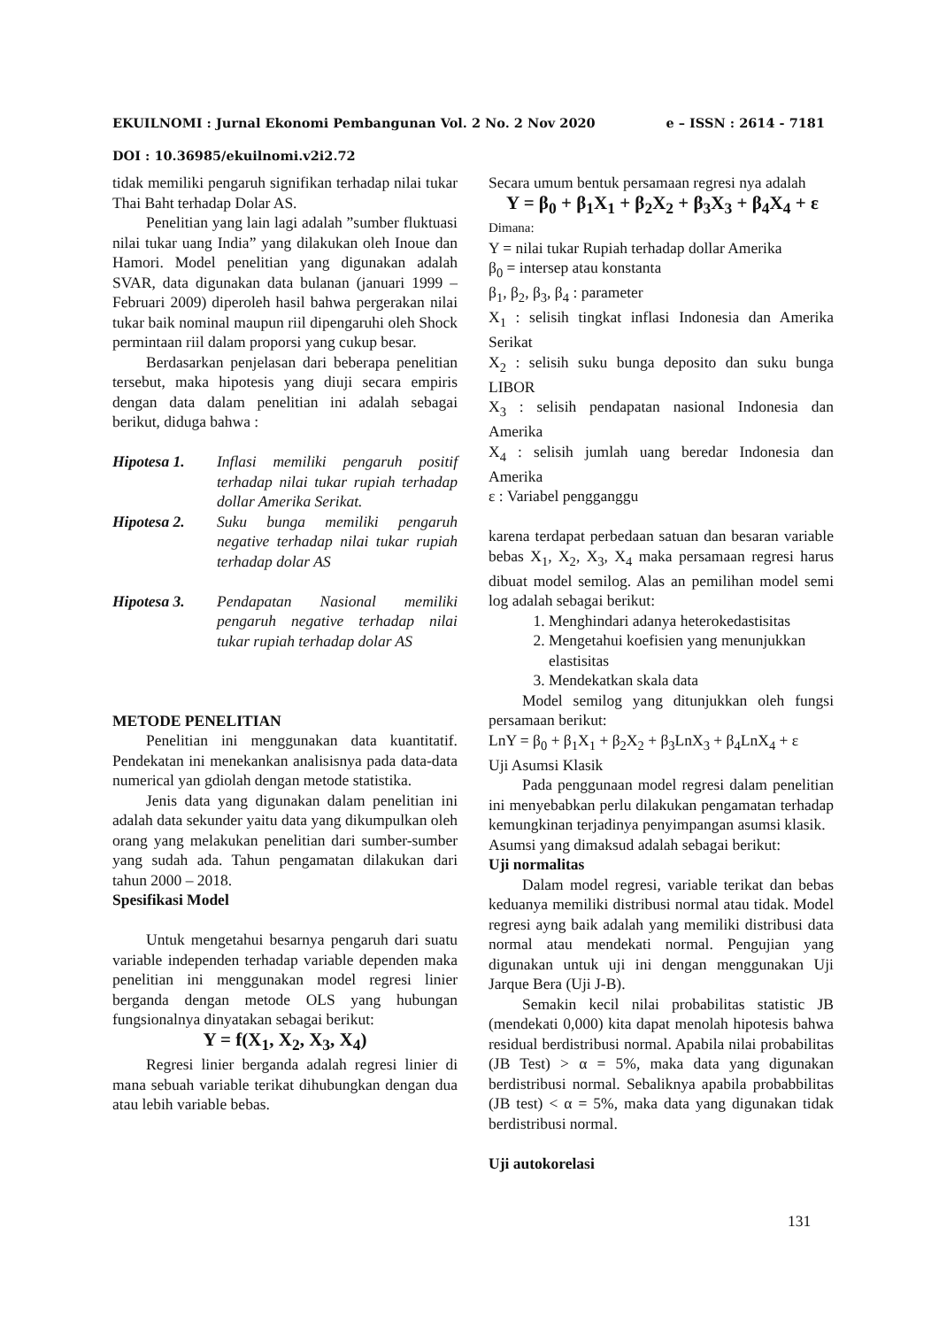EKUILNOMI : Jurnal Ekonomi Pembangunan Vol. 2 No. 2 Nov 2020 e – ISSN : 2614 - 7181
DOI : 10.36985/ekuilnomi.v2i2.72
tidak memiliki pengaruh signifikan terhadap nilai tukar Thai Baht terhadap Dolar AS.
Penelitian yang lain lagi adalah ”sumber fluktuasi nilai tukar uang India” yang dilakukan oleh Inoue dan Hamori. Model penelitian yang digunakan adalah SVAR, data digunakan data bulanan (januari 1999 – Februari 2009) diperoleh hasil bahwa pergerakan nilai tukar baik nominal maupun riil dipengaruhi oleh Shock permintaan riil dalam proporsi yang cukup besar.
Berdasarkan penjelasan dari beberapa penelitian tersebut, maka hipotesis yang diuji secara empiris dengan data dalam penelitian ini adalah sebagai berikut, diduga bahwa :
Hipotesa 1. Inflasi memiliki pengaruh positif terhadap nilai tukar rupiah terhadap dollar Amerika Serikat.
Hipotesa 2. Suku bunga memiliki pengaruh negative terhadap nilai tukar rupiah terhadap dolar AS
Hipotesa 3. Pendapatan Nasional memiliki pengaruh negative terhadap nilai tukar rupiah terhadap dolar AS
METODE PENELITIAN
Penelitian ini menggunakan data kuantitatif. Pendekatan ini menekankan analisisnya pada data-data numerical yan gdiolah dengan metode statistika.
Jenis data yang digunakan dalam penelitian ini adalah data sekunder yaitu data yang dikumpulkan oleh orang yang melakukan penelitian dari sumber-sumber yang sudah ada. Tahun pengamatan dilakukan dari tahun 2000 – 2018.
Spesifikasi Model
Untuk mengetahui besarnya pengaruh dari suatu variable independen terhadap variable dependen maka penelitian ini menggunakan model regresi linier berganda dengan metode OLS yang hubungan fungsionalnya dinyatakan sebagai berikut:
Y = f(X<sub>1</sub>, X<sub>2</sub>, X<sub>3</sub>, X<sub>4</sub>)
Regresi linier berganda adalah regresi linier di mana sebuah variable terikat dihubungkan dengan dua atau lebih variable bebas.
Secara umum bentuk persamaan regresi nya adalah
Y = β<sub>0</sub> + β<sub>1</sub>X<sub>1</sub> + β<sub>2</sub>X<sub>2</sub> + β<sub>3</sub>X<sub>3</sub> + β<sub>4</sub>X<sub>4</sub> + ε
Dimana:
Y = nilai tukar Rupiah terhadap dollar Amerika
β<sub>0</sub> = intersep atau konstanta
β<sub>1</sub>, β<sub>2</sub>, β<sub>3</sub>, β<sub>4</sub> : parameter
X<sub>1</sub> : selisih tingkat inflasi Indonesia dan Amerika Serikat
X<sub>2</sub> : selisih suku bunga deposito dan suku bunga LIBOR
X<sub>3</sub> : selisih pendapatan nasional Indonesia dan Amerika
X<sub>4</sub> : selisih jumlah uang beredar Indonesia dan Amerika
ε : Variabel pengganggu
karena terdapat perbedaan satuan dan besaran variable bebas X<sub>1</sub>, X<sub>2</sub>, X<sub>3</sub>, X<sub>4</sub> maka persamaan regresi harus dibuat model semilog. Alas an pemilihan model semi log adalah sebagai berikut:
1. Menghindari adanya heterokedastisitas
2. Mengetahui koefisien yang menunjukkan elastisitas
3. Mendekatkan skala data
Model semilog yang ditunjukkan oleh fungsi persamaan berikut:
LnY = β<sub>0</sub> + β<sub>1</sub>X<sub>1</sub> + β<sub>2</sub>X<sub>2</sub> + β<sub>3</sub>LnX<sub>3</sub> + β<sub>4</sub>LnX<sub>4</sub> + ε
Uji Asumsi Klasik
Pada penggunaan model regresi dalam penelitian ini menyebabkan perlu dilakukan pengamatan terhadap kemungkinan terjadinya penyimpangan asumsi klasik.
Asumsi yang dimaksud adalah sebagai berikut:
Uji normalitas
Dalam model regresi, variable terikat dan bebas keduanya memiliki distribusi normal atau tidak. Model regresi ayng baik adalah yang memiliki distribusi data normal atau mendekati normal. Pengujian yang digunakan untuk uji ini dengan menggunakan Uji Jarque Bera (Uji J-B).
Semakin kecil nilai probabilitas statistic JB (mendekati 0,000) kita dapat menolah hipotesis bahwa residual berdistribusi normal. Apabila nilai probabilitas (JB Test) > α = 5%, maka data yang digunakan berdistribusi normal. Sebaliknya apabila probabbilitas (JB test) < α = 5%, maka data yang digunakan tidak berdistribusi normal.
Uji autokorelasi
131